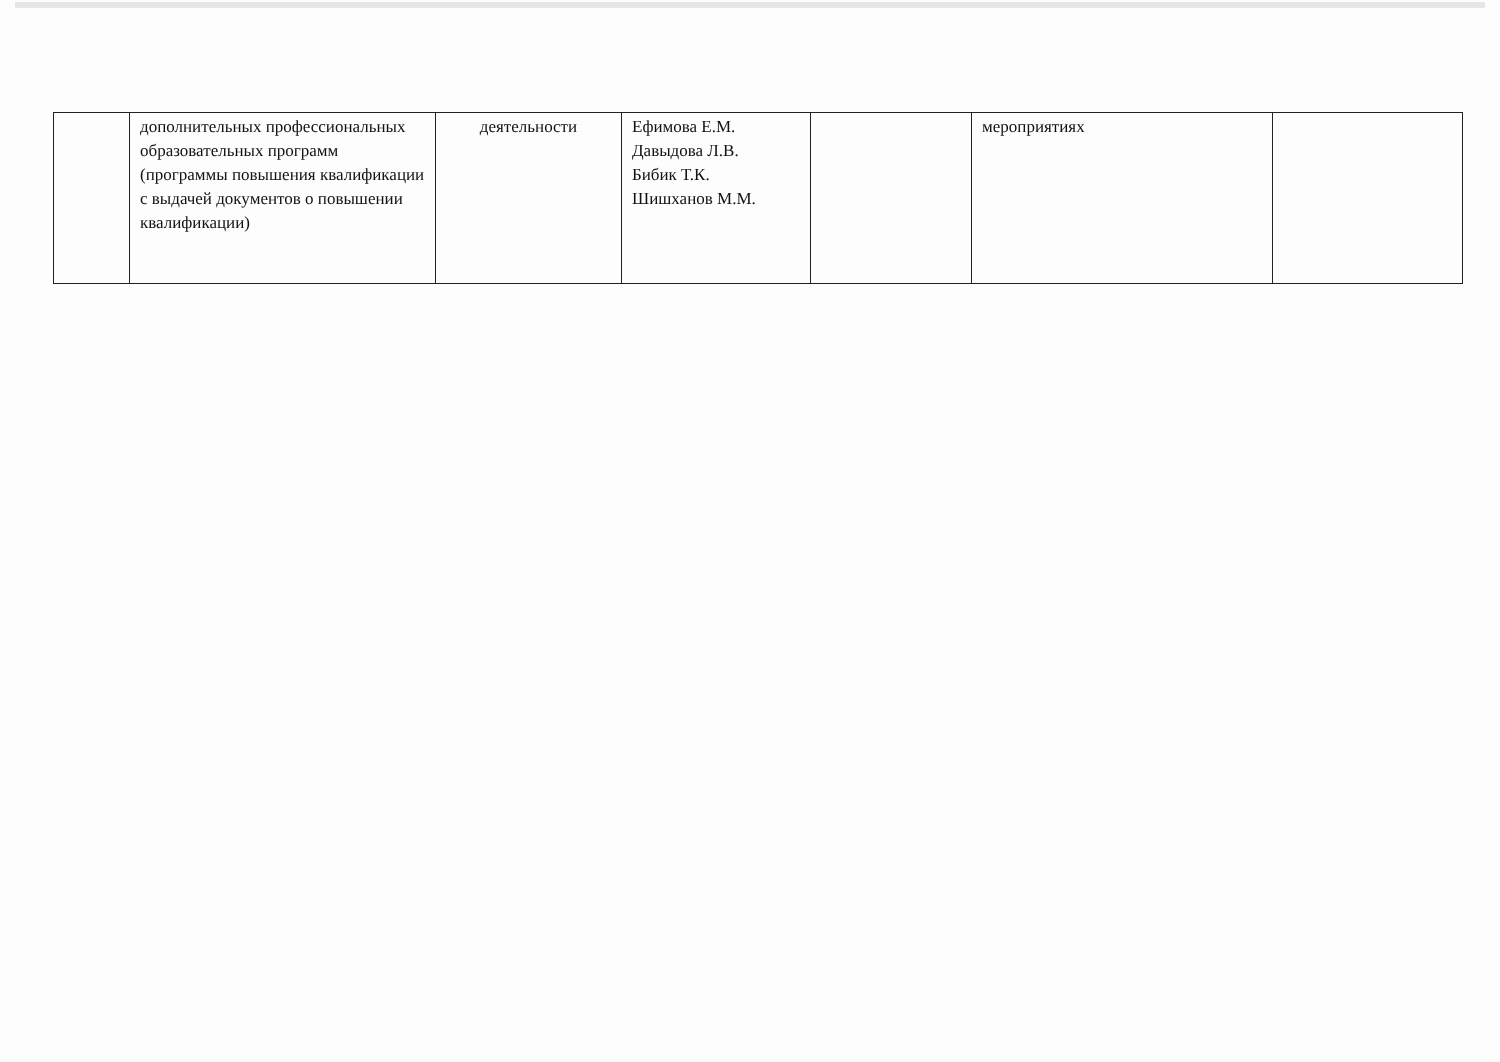| | дополнительных профессиональных образовательных программ (программы повышения квалификации с выдачей документов о повышении квалификации) | деятельности | Ефимова Е.М. Давыдова Л.В. Бибик Т.К. Шишханов М.М. | | мероприятиях | |